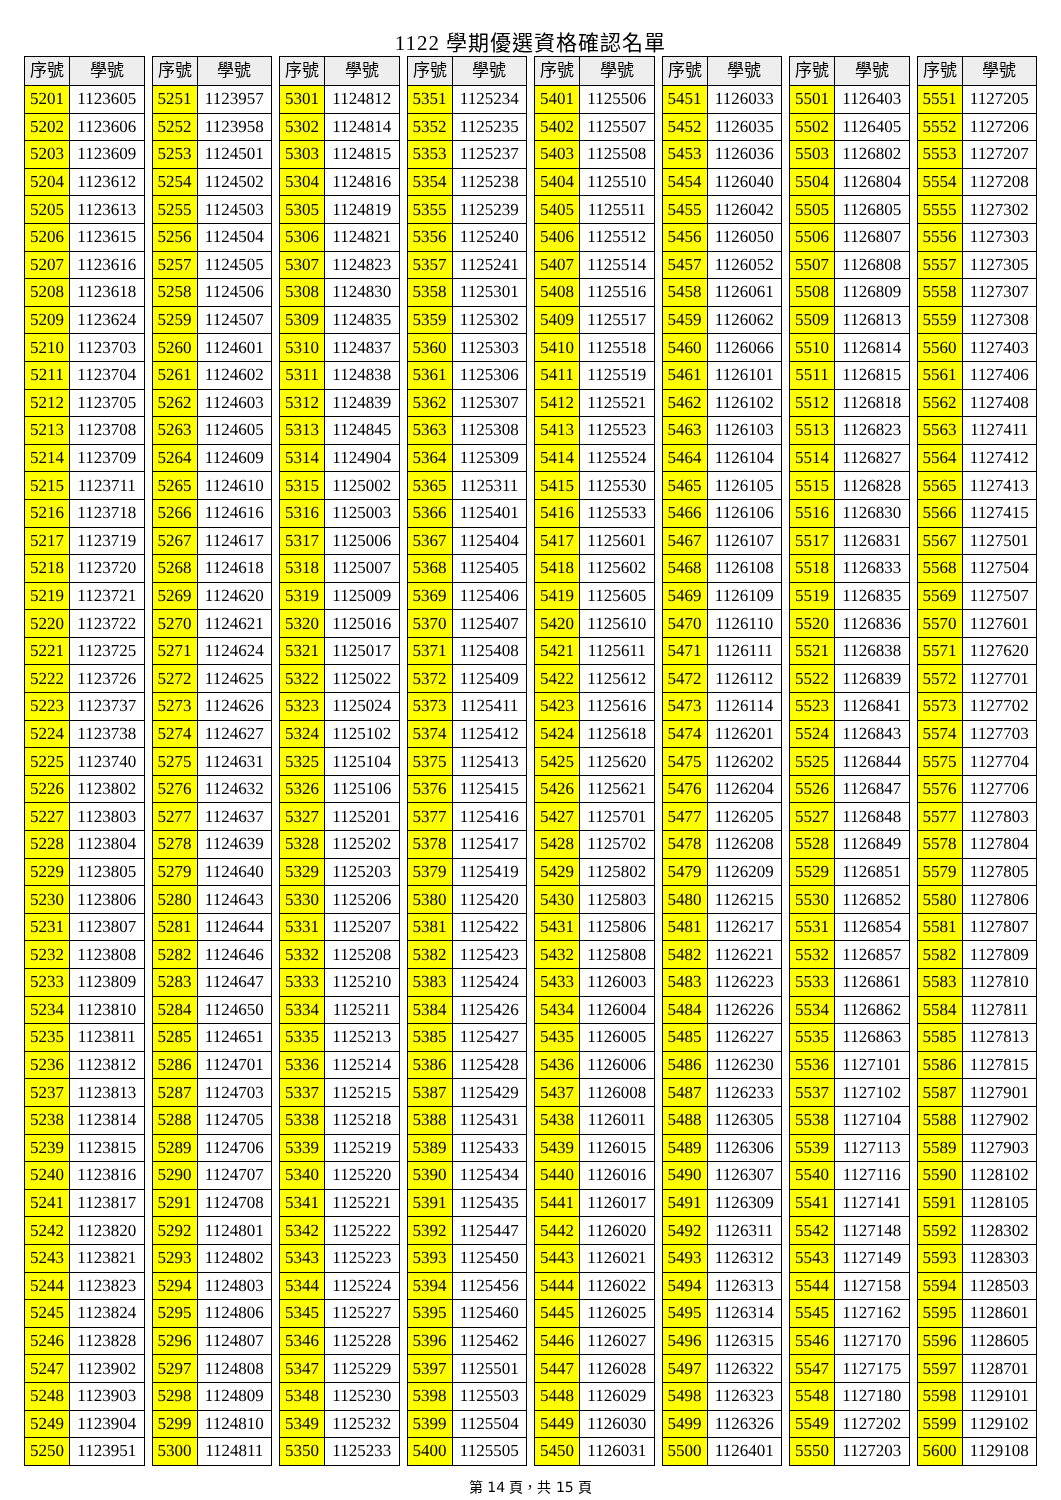1122 學期優選資格確認名單
| 序號 | 學號 |
| --- | --- |
| 5201 | 1123605 |
| 5202 | 1123606 |
| 5203 | 1123609 |
| 5204 | 1123612 |
| 5205 | 1123613 |
| 5206 | 1123615 |
| 5207 | 1123616 |
| 5208 | 1123618 |
| 5209 | 1123624 |
| 5210 | 1123703 |
| 5211 | 1123704 |
| 5212 | 1123705 |
| 5213 | 1123708 |
| 5214 | 1123709 |
| 5215 | 1123711 |
| 5216 | 1123718 |
| 5217 | 1123719 |
| 5218 | 1123720 |
| 5219 | 1123721 |
| 5220 | 1123722 |
| 5221 | 1123725 |
| 5222 | 1123726 |
| 5223 | 1123737 |
| 5224 | 1123738 |
| 5225 | 1123740 |
| 5226 | 1123802 |
| 5227 | 1123803 |
| 5228 | 1123804 |
| 5229 | 1123805 |
| 5230 | 1123806 |
| 5231 | 1123807 |
| 5232 | 1123808 |
| 5233 | 1123809 |
| 5234 | 1123810 |
| 5235 | 1123811 |
| 5236 | 1123812 |
| 5237 | 1123813 |
| 5238 | 1123814 |
| 5239 | 1123815 |
| 5240 | 1123816 |
| 5241 | 1123817 |
| 5242 | 1123820 |
| 5243 | 1123821 |
| 5244 | 1123823 |
| 5245 | 1123824 |
| 5246 | 1123828 |
| 5247 | 1123902 |
| 5248 | 1123903 |
| 5249 | 1123904 |
| 5250 | 1123951 |
| 序號 | 學號 |
| --- | --- |
| 5251 | 1123957 |
| 5252 | 1123958 |
| 5253 | 1124501 |
| 5254 | 1124502 |
| 5255 | 1124503 |
| 5256 | 1124504 |
| 5257 | 1124505 |
| 5258 | 1124506 |
| 5259 | 1124507 |
| 5260 | 1124601 |
| 5261 | 1124602 |
| 5262 | 1124603 |
| 5263 | 1124605 |
| 5264 | 1124609 |
| 5265 | 1124610 |
| 5266 | 1124616 |
| 5267 | 1124617 |
| 5268 | 1124618 |
| 5269 | 1124620 |
| 5270 | 1124621 |
| 5271 | 1124624 |
| 5272 | 1124625 |
| 5273 | 1124626 |
| 5274 | 1124627 |
| 5275 | 1124631 |
| 5276 | 1124632 |
| 5277 | 1124637 |
| 5278 | 1124639 |
| 5279 | 1124640 |
| 5280 | 1124643 |
| 5281 | 1124644 |
| 5282 | 1124646 |
| 5283 | 1124647 |
| 5284 | 1124650 |
| 5285 | 1124651 |
| 5286 | 1124701 |
| 5287 | 1124703 |
| 5288 | 1124705 |
| 5289 | 1124706 |
| 5290 | 1124707 |
| 5291 | 1124708 |
| 5292 | 1124801 |
| 5293 | 1124802 |
| 5294 | 1124803 |
| 5295 | 1124806 |
| 5296 | 1124807 |
| 5297 | 1124808 |
| 5298 | 1124809 |
| 5299 | 1124810 |
| 5300 | 1124811 |
| 序號 | 學號 |
| --- | --- |
| 5301 | 1124812 |
| 5302 | 1124814 |
| 5303 | 1124815 |
| 5304 | 1124816 |
| 5305 | 1124819 |
| 5306 | 1124821 |
| 5307 | 1124823 |
| 5308 | 1124830 |
| 5309 | 1124835 |
| 5310 | 1124837 |
| 5311 | 1124838 |
| 5312 | 1124839 |
| 5313 | 1124845 |
| 5314 | 1124904 |
| 5315 | 1125002 |
| 5316 | 1125003 |
| 5317 | 1125006 |
| 5318 | 1125007 |
| 5319 | 1125009 |
| 5320 | 1125016 |
| 5321 | 1125017 |
| 5322 | 1125022 |
| 5323 | 1125024 |
| 5324 | 1125102 |
| 5325 | 1125104 |
| 5326 | 1125106 |
| 5327 | 1125201 |
| 5328 | 1125202 |
| 5329 | 1125203 |
| 5330 | 1125206 |
| 5331 | 1125207 |
| 5332 | 1125208 |
| 5333 | 1125210 |
| 5334 | 1125211 |
| 5335 | 1125213 |
| 5336 | 1125214 |
| 5337 | 1125215 |
| 5338 | 1125218 |
| 5339 | 1125219 |
| 5340 | 1125220 |
| 5341 | 1125221 |
| 5342 | 1125222 |
| 5343 | 1125223 |
| 5344 | 1125224 |
| 5345 | 1125227 |
| 5346 | 1125228 |
| 5347 | 1125229 |
| 5348 | 1125230 |
| 5349 | 1125232 |
| 5350 | 1125233 |
| 序號 | 學號 |
| --- | --- |
| 5351 | 1125234 |
| 5352 | 1125235 |
| 5353 | 1125237 |
| 5354 | 1125238 |
| 5355 | 1125239 |
| 5356 | 1125240 |
| 5357 | 1125241 |
| 5358 | 1125301 |
| 5359 | 1125302 |
| 5360 | 1125303 |
| 5361 | 1125306 |
| 5362 | 1125307 |
| 5363 | 1125308 |
| 5364 | 1125309 |
| 5365 | 1125311 |
| 5366 | 1125401 |
| 5367 | 1125404 |
| 5368 | 1125405 |
| 5369 | 1125406 |
| 5370 | 1125407 |
| 5371 | 1125408 |
| 5372 | 1125409 |
| 5373 | 1125411 |
| 5374 | 1125412 |
| 5375 | 1125413 |
| 5376 | 1125415 |
| 5377 | 1125416 |
| 5378 | 1125417 |
| 5379 | 1125419 |
| 5380 | 1125420 |
| 5381 | 1125422 |
| 5382 | 1125423 |
| 5383 | 1125424 |
| 5384 | 1125426 |
| 5385 | 1125427 |
| 5386 | 1125428 |
| 5387 | 1125429 |
| 5388 | 1125431 |
| 5389 | 1125433 |
| 5390 | 1125434 |
| 5391 | 1125435 |
| 5392 | 1125447 |
| 5393 | 1125450 |
| 5394 | 1125456 |
| 5395 | 1125460 |
| 5396 | 1125462 |
| 5397 | 1125501 |
| 5398 | 1125503 |
| 5399 | 1125504 |
| 5400 | 1125505 |
| 序號 | 學號 |
| --- | --- |
| 5401 | 1125506 |
| 5402 | 1125507 |
| 5403 | 1125508 |
| 5404 | 1125510 |
| 5405 | 1125511 |
| 5406 | 1125512 |
| 5407 | 1125514 |
| 5408 | 1125516 |
| 5409 | 1125517 |
| 5410 | 1125518 |
| 5411 | 1125519 |
| 5412 | 1125521 |
| 5413 | 1125523 |
| 5414 | 1125524 |
| 5415 | 1125530 |
| 5416 | 1125533 |
| 5417 | 1125601 |
| 5418 | 1125602 |
| 5419 | 1125605 |
| 5420 | 1125610 |
| 5421 | 1125611 |
| 5422 | 1125612 |
| 5423 | 1125616 |
| 5424 | 1125618 |
| 5425 | 1125620 |
| 5426 | 1125621 |
| 5427 | 1125701 |
| 5428 | 1125702 |
| 5429 | 1125802 |
| 5430 | 1125803 |
| 5431 | 1125806 |
| 5432 | 1125808 |
| 5433 | 1126003 |
| 5434 | 1126004 |
| 5435 | 1126005 |
| 5436 | 1126006 |
| 5437 | 1126008 |
| 5438 | 1126011 |
| 5439 | 1126015 |
| 5440 | 1126016 |
| 5441 | 1126017 |
| 5442 | 1126020 |
| 5443 | 1126021 |
| 5444 | 1126022 |
| 5445 | 1126025 |
| 5446 | 1126027 |
| 5447 | 1126028 |
| 5448 | 1126029 |
| 5449 | 1126030 |
| 5450 | 1126031 |
| 序號 | 學號 |
| --- | --- |
| 5451 | 1126033 |
| 5452 | 1126035 |
| 5453 | 1126036 |
| 5454 | 1126040 |
| 5455 | 1126042 |
| 5456 | 1126050 |
| 5457 | 1126052 |
| 5458 | 1126061 |
| 5459 | 1126062 |
| 5460 | 1126066 |
| 5461 | 1126101 |
| 5462 | 1126102 |
| 5463 | 1126103 |
| 5464 | 1126104 |
| 5465 | 1126105 |
| 5466 | 1126106 |
| 5467 | 1126107 |
| 5468 | 1126108 |
| 5469 | 1126109 |
| 5470 | 1126110 |
| 5471 | 1126111 |
| 5472 | 1126112 |
| 5473 | 1126114 |
| 5474 | 1126201 |
| 5475 | 1126202 |
| 5476 | 1126204 |
| 5477 | 1126205 |
| 5478 | 1126208 |
| 5479 | 1126209 |
| 5480 | 1126215 |
| 5481 | 1126217 |
| 5482 | 1126221 |
| 5483 | 1126223 |
| 5484 | 1126226 |
| 5485 | 1126227 |
| 5486 | 1126230 |
| 5487 | 1126233 |
| 5488 | 1126305 |
| 5489 | 1126306 |
| 5490 | 1126307 |
| 5491 | 1126309 |
| 5492 | 1126311 |
| 5493 | 1126312 |
| 5494 | 1126313 |
| 5495 | 1126314 |
| 5496 | 1126315 |
| 5497 | 1126322 |
| 5498 | 1126323 |
| 5499 | 1126326 |
| 5500 | 1126401 |
| 序號 | 學號 |
| --- | --- |
| 5501 | 1126403 |
| 5502 | 1126405 |
| 5503 | 1126802 |
| 5504 | 1126804 |
| 5505 | 1126805 |
| 5506 | 1126807 |
| 5507 | 1126808 |
| 5508 | 1126809 |
| 5509 | 1126813 |
| 5510 | 1126814 |
| 5511 | 1126815 |
| 5512 | 1126818 |
| 5513 | 1126823 |
| 5514 | 1126827 |
| 5515 | 1126828 |
| 5516 | 1126830 |
| 5517 | 1126831 |
| 5518 | 1126833 |
| 5519 | 1126835 |
| 5520 | 1126836 |
| 5521 | 1126838 |
| 5522 | 1126839 |
| 5523 | 1126841 |
| 5524 | 1126843 |
| 5525 | 1126844 |
| 5526 | 1126847 |
| 5527 | 1126848 |
| 5528 | 1126849 |
| 5529 | 1126851 |
| 5530 | 1126852 |
| 5531 | 1126854 |
| 5532 | 1126857 |
| 5533 | 1126861 |
| 5534 | 1126862 |
| 5535 | 1126863 |
| 5536 | 1127101 |
| 5537 | 1127102 |
| 5538 | 1127104 |
| 5539 | 1127113 |
| 5540 | 1127116 |
| 5541 | 1127141 |
| 5542 | 1127148 |
| 5543 | 1127149 |
| 5544 | 1127158 |
| 5545 | 1127162 |
| 5546 | 1127170 |
| 5547 | 1127175 |
| 5548 | 1127180 |
| 5549 | 1127202 |
| 5550 | 1127203 |
| 序號 | 學號 |
| --- | --- |
| 5551 | 1127205 |
| 5552 | 1127206 |
| 5553 | 1127207 |
| 5554 | 1127208 |
| 5555 | 1127302 |
| 5556 | 1127303 |
| 5557 | 1127305 |
| 5558 | 1127307 |
| 5559 | 1127308 |
| 5560 | 1127403 |
| 5561 | 1127406 |
| 5562 | 1127408 |
| 5563 | 1127411 |
| 5564 | 1127412 |
| 5565 | 1127413 |
| 5566 | 1127415 |
| 5567 | 1127501 |
| 5568 | 1127504 |
| 5569 | 1127507 |
| 5570 | 1127601 |
| 5571 | 1127620 |
| 5572 | 1127701 |
| 5573 | 1127702 |
| 5574 | 1127703 |
| 5575 | 1127704 |
| 5576 | 1127706 |
| 5577 | 1127803 |
| 5578 | 1127804 |
| 5579 | 1127805 |
| 5580 | 1127806 |
| 5581 | 1127807 |
| 5582 | 1127809 |
| 5583 | 1127810 |
| 5584 | 1127811 |
| 5585 | 1127813 |
| 5586 | 1127815 |
| 5587 | 1127901 |
| 5588 | 1127902 |
| 5589 | 1127903 |
| 5590 | 1128102 |
| 5591 | 1128105 |
| 5592 | 1128302 |
| 5593 | 1128303 |
| 5594 | 1128503 |
| 5595 | 1128601 |
| 5596 | 1128605 |
| 5597 | 1128701 |
| 5598 | 1129101 |
| 5599 | 1129102 |
| 5600 | 1129108 |
第 14 頁，共 15 頁